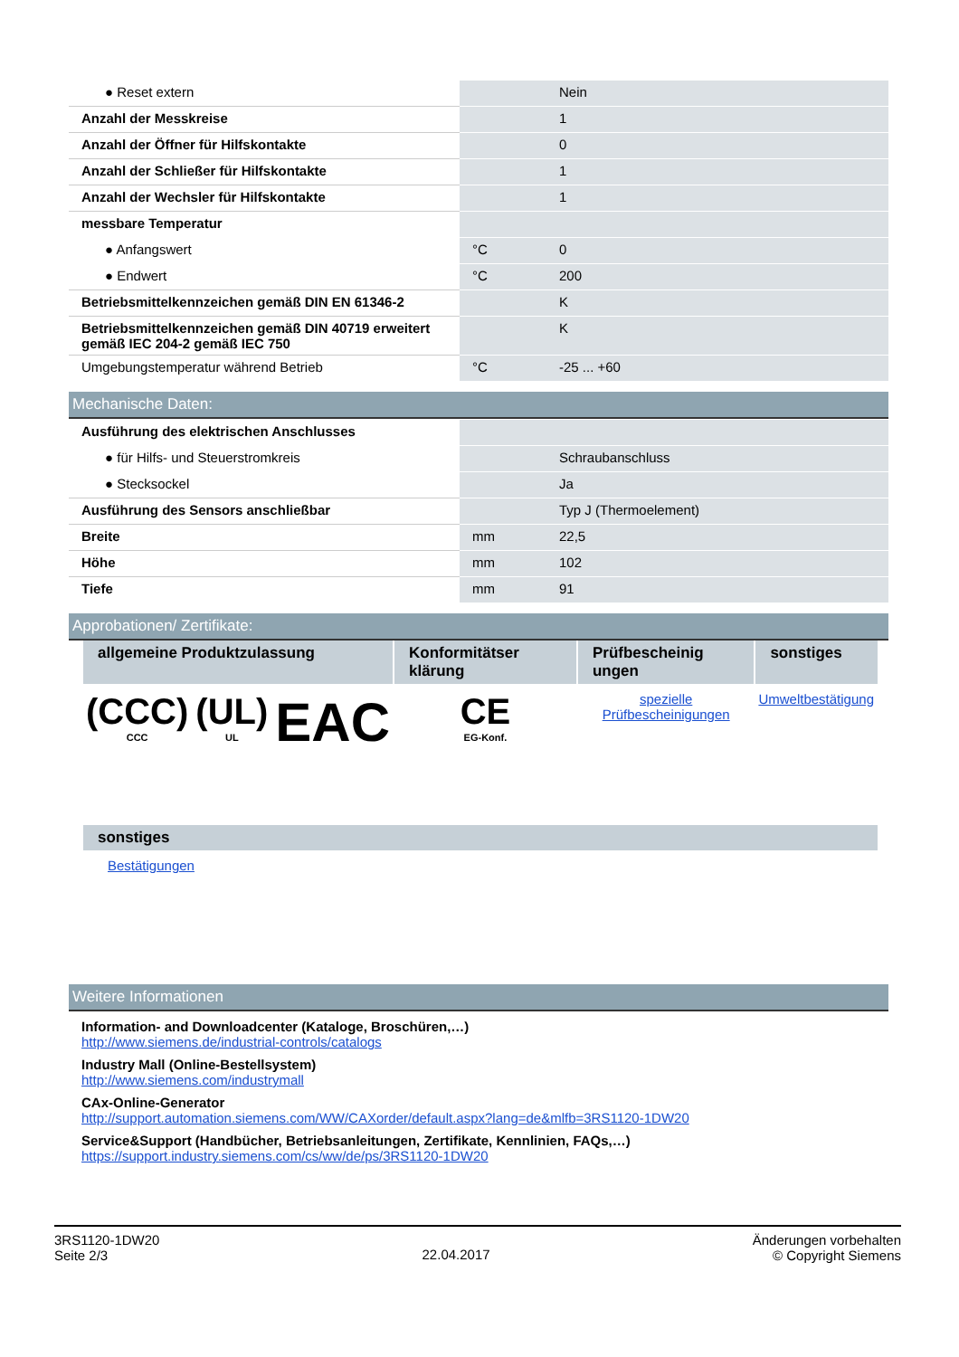| ● Reset extern | | Nein |
| Anzahl der Messkreise | | 1 |
| Anzahl der Öffner für Hilfskontakte | | 0 |
| Anzahl der Schließer für Hilfskontakte | | 1 |
| Anzahl der Wechsler für Hilfskontakte | | 1 |
| messbare Temperatur | | |
| ● Anfangswert | °C | 0 |
| ● Endwert | °C | 200 |
| Betriebsmittelkennzeichen gemäß DIN EN 61346-2 | | K |
| Betriebsmittelkennzeichen gemäß DIN 40719 erweitert gemäß IEC 204-2 gemäß IEC 750 | | K |
| Umgebungstemperatur während Betrieb | °C | -25 ... +60 |
Mechanische Daten:
| Ausführung des elektrischen Anschlusses | | |
| ● für Hilfs- und Steuerstromkreis | | Schraubanschluss |
| ● Stecksockel | | Ja |
| Ausführung des Sensors anschließbar | | Typ J (Thermoelement) |
| Breite | mm | 22,5 |
| Höhe | mm | 102 |
| Tiefe | mm | 91 |
Approbationen/ Zertifikate:
| allgemeine Produktzulassung | | | Konformitätser klärung | Prüfbescheinig ungen | sonstiges |
| --- | --- | --- | --- | --- | --- |
| (CCC) CCC | (UL) UL | EAC | CE EG-Konf. | spezielle Prüfbescheinigungen | Umweltbestätigung |
| sonstiges |
| --- |
| Bestätigungen |
Weitere Informationen
Information- and Downloadcenter (Kataloge, Broschüren,…)
http://www.siemens.de/industrial-controls/catalogs
Industry Mall (Online-Bestellsystem)
http://www.siemens.com/industrymall
CAx-Online-Generator
http://support.automation.siemens.com/WW/CAXorder/default.aspx?lang=de&mlfb=3RS1120-1DW20
Service&Support (Handbücher, Betriebsanleitungen, Zertifikate, Kennlinien, FAQs,…)
https://support.industry.siemens.com/cs/ww/de/ps/3RS1120-1DW20
3RS1120-1DW20
Seite 2/3
22.04.2017
Änderungen vorbehalten
© Copyright Siemens